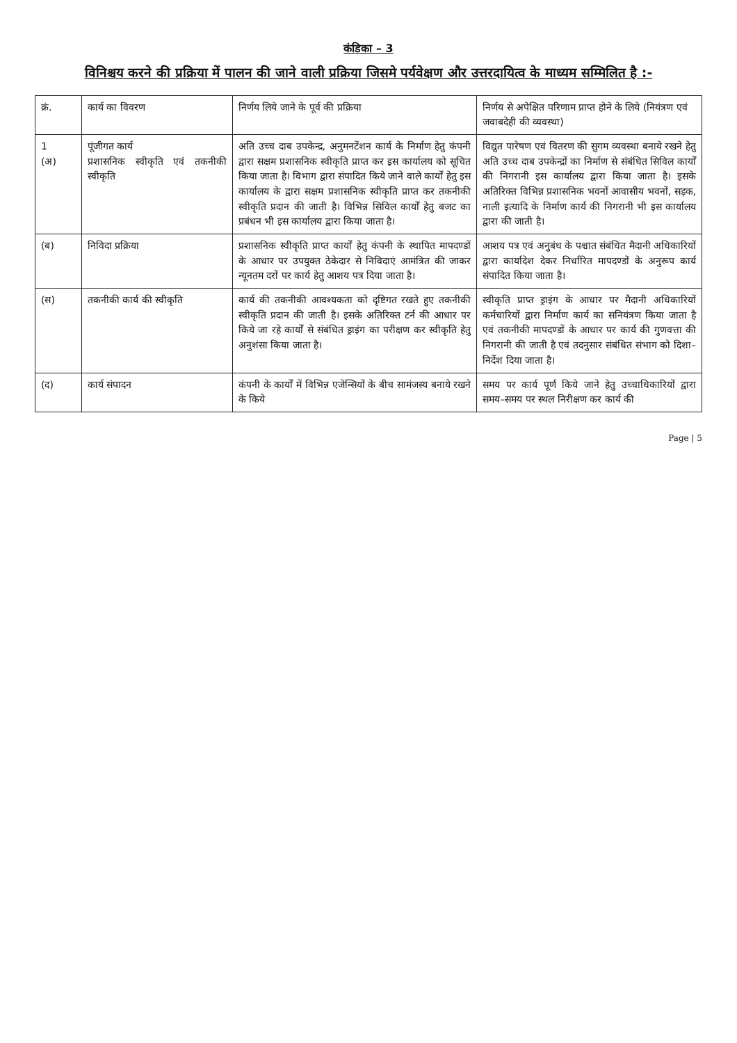कंडिका – 3
विनिश्चय करने की प्रक्रिया में पालन की जाने वाली प्रक्रिया जिसमे पर्यवेक्षण और उत्तरदायित्व के माध्यम सम्मिलित है :-
| क्रं. | कार्य का विवरण | निर्णय लिये जाने के पूर्व की प्रक्रिया | निर्णय से अपेक्षित परिणाम प्राप्त होने के लिये (नियंत्रण एवं जवाबदेही की व्यवस्था) |
| --- | --- | --- | --- |
| 1 (अ) | पूंजीगत कार्य प्रशासनिक स्वीकृति एवं तकनीकी स्वीकृति | अति उच्च दाब उपकेन्द्र, अनुमनटेंशन कार्य के निर्माण हेतु कंपनी द्वारा सक्षम प्रशासनिक स्वीकृति प्राप्त कर इस कार्यालय को सूचित किया जाता है। विभाग द्वारा संपादित किये जाने वाले कार्यों हेतु इस कार्यालय के द्वारा सक्षम प्रशासनिक स्वीकृति प्राप्त कर तकनीकी स्वीकृति प्रदान की जाती है। विभिन्न सिविल कार्यों हेतु बजट का प्रबंधन भी इस कार्यालय द्वारा किया जाता है। | विद्युत पारेषण एवं वितरण की सुगम व्यवस्था बनाये रखने हेतु अति उच्च दाब उपकेन्द्रों का निर्माण से संबंधित सिविल कार्यों की निगरानी इस कार्यालय द्वारा किया जाता है। इसके अतिरिक्त विभिन्न प्रशासनिक भवनों आवासीय भवनों, सड़क, नाली इत्यादि के निर्माण कार्य की निगरानी भी इस कार्यालय द्वारा की जाती है। |
| (ब) | निविदा प्रक्रिया | प्रशासनिक स्वीकृति प्राप्त कार्यों हेतु कंपनी के स्थापित मापदण्डों के आधार पर उपयुक्त ठेकेदार से निविदाएं आमंत्रित की जाकर न्यूनतम दरों पर कार्य हेतु आशय पत्र दिया जाता है। | आशय पत्र एवं अनुबंध के पश्चात संबंधित मैदानी अधिकारियों द्वारा कार्यादेश देकर निर्धारित मापदण्डों के अनुरूप कार्य संपादित किया जाता है। |
| (स) | तकनीकी कार्य की स्वीकृति | कार्य की तकनीकी आवश्यकता को दृष्टिगत रखते हुए तकनीकी स्वीकृति प्रदान की जाती है। इसके अतिरिक्त टर्न की आधार पर किये जा रहे कार्यों से संबंधित ड्राइंग का परीक्षण कर स्वीकृति हेतु अनुशंसा किया जाता है। | स्वीकृति प्राप्त ड्राइंग के आधार पर मैदानी अधिकारियों कर्मचारियों द्वारा निर्माण कार्य का सनियंत्रण किया जाता है एवं तकनीकी मापदण्डों के आधार पर कार्य की गुणवत्ता की निगरानी की जाती है एवं तदनुसार संबंधित संभाग को दिशा–निर्देश दिया जाता है। |
| (द) | कार्य संपादन | कंपनी के कार्यों में विभिन्न एजेन्सियों के बीच सामंजस्य बनाये रखने के किये | समय पर कार्य पूर्ण किये जाने हेतु उच्चाधिकारियों द्वारा समय–समय पर स्थल निरीक्षण कर कार्य की |
Page | 5